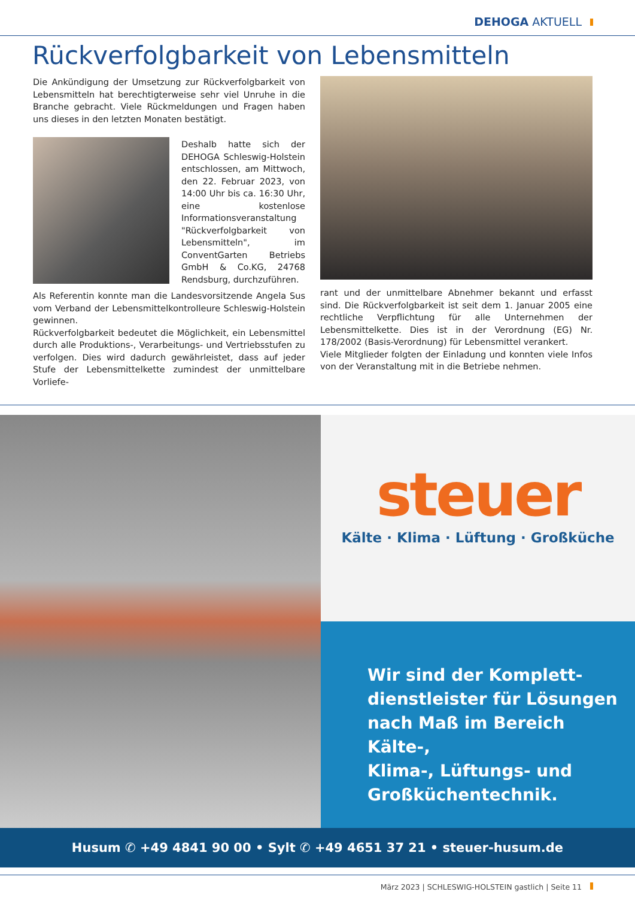DEHOGA AKTUELL
Rückverfolgbarkeit von Lebensmitteln
Die Ankündigung der Umsetzung zur Rückverfolgbarkeit von Lebensmitteln hat berechtigterweise sehr viel Unruhe in die Branche gebracht. Viele Rückmeldungen und Fragen haben uns dieses in den letzten Monaten bestätigt.
Deshalb hatte sich der DEHOGA Schleswig-Holstein entschlossen, am Mittwoch, den 22. Februar 2023, von 14:00 Uhr bis ca. 16:30 Uhr, eine kostenlose Informationsveranstaltung "Rückverfolgbarkeit von Lebensmitteln", im ConventGarten Betriebs GmbH & Co.KG, 24768 Rendsburg, durchzuführen.
Als Referentin konnte man die Landesvorsitzende Angela Sus vom Verband der Lebensmittelkontrolleure Schleswig-Holstein gewinnen.
Rückverfolgbarkeit bedeutet die Möglichkeit, ein Lebensmittel durch alle Produktions-, Verarbeitungs- und Vertriebsstufen zu verfolgen. Dies wird dadurch gewährleistet, dass auf jeder Stufe der Lebensmittelkette zumindest der unmittelbare Vorliefe-
rant und der unmittelbare Abnehmer bekannt und erfasst sind. Die Rückverfolgbarkeit ist seit dem 1. Januar 2005 eine rechtliche Verpflichtung für alle Unternehmen der Lebensmittelkette. Dies ist in der Verordnung (EG) Nr. 178/2002 (Basis-Verordnung) für Lebensmittel verankert.
Viele Mitglieder folgten der Einladung und konnten viele Infos von der Veranstaltung mit in die Betriebe nehmen.
steuer
Kälte · Klima · Lüftung · Großküche
Wir sind der Komplett-
dienstleister für Lösungen
nach Maß im Bereich Kälte-,
Klima-, Lüftungs- und
Großküchentechnik.
Husum ✆ +49 4841 90 00 • Sylt ✆ +49 4651 37 21 • steuer-husum.de
März 2023 | SCHLESWIG-HOLSTEIN gastlich | Seite 11